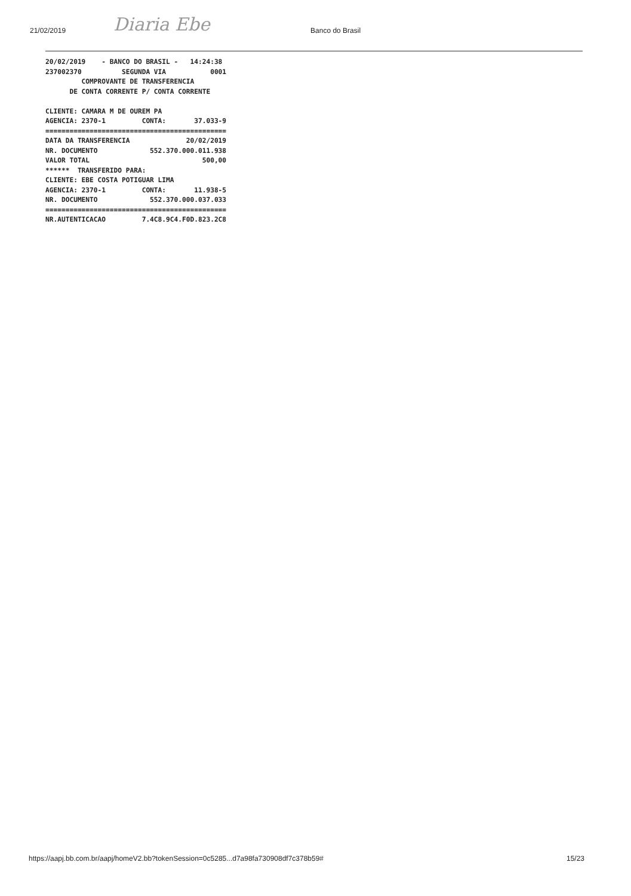21/02/2019 Diaria Ebe Banco do Brasil
20/02/2019    - BANCO DO BRASIL -   14:24:38
237002370          SEGUNDA VIA           0001
         COMPROVANTE DE TRANSFERENCIA
      DE CONTA CORRENTE P/ CONTA CORRENTE

CLIENTE: CAMARA M DE OUREM PA
AGENCIA: 2370-1         CONTA:       37.033-9
=============================================
DATA DA TRANSFERENCIA              20/02/2019
NR. DOCUMENTO             552.370.000.011.938
VALOR TOTAL                            500,00
******  TRANSFERIDO PARA:
CLIENTE: EBE COSTA POTIGUAR LIMA
AGENCIA: 2370-1         CONTA:       11.938-5
NR. DOCUMENTO             552.370.000.037.033
=============================================
NR.AUTENTICACAO         7.4C8.9C4.F0D.823.2C8
https://aapj.bb.com.br/aapj/homeV2.bb?tokenSession=0c5285...d7a98fa730908df7c378b59# 15/23